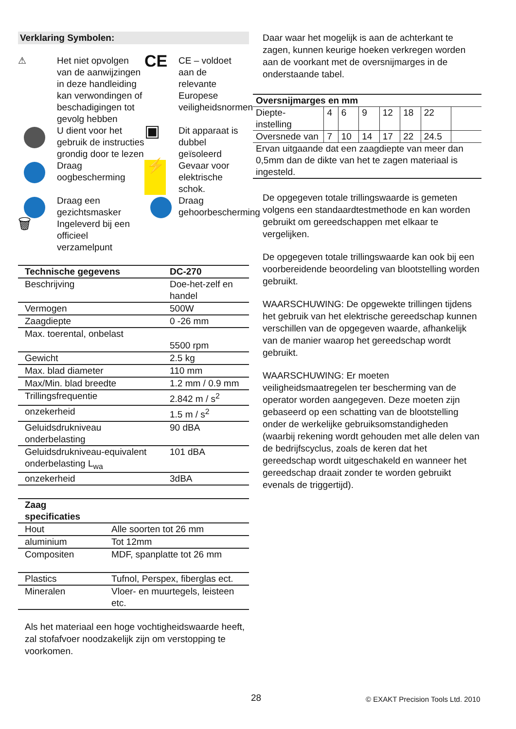Verklaring Symbolen:
⚠
Het niet opvolgen van de aanwijzingen in deze handleiding kan verwondingen of beschadigingen tot gevolg hebben
CE
CE – voldoet aan de relevante Europese veiligheidsnormen
U dient voor het gebruik de instructies grondig door te lezen
▣
Dit apparaat is dubbel geïsoleerd
Draag oogbescherming
⚡
Gevaar voor elektrische schok.
Draag een gezichtsmasker
Draag gehoorbescherming
🗑
Ingeleverd bij een officieel verzamelpunt
| Technische gegevens | DC-270 |
| Beschrijving | Doe-het-zelf en handel |
| Vermogen | 500W |
| Zaagdiepte | 0 -26 mm |
| Max. toerental, onbelast | 5500 rpm |
| Gewicht | 2.5 kg |
| Max. blad diameter | 110 mm |
| Max/Min. blad breedte | 1.2 mm / 0.9 mm |
| Trillingsfrequentie | 2.842 m / s<sup>2</sup> |
| onzekerheid | 1.5 m / s<sup>2</sup> |
| Geluidsdrukniveau onderbelasting | 90 dBA |
| Geluidsdrukniveau-equivalent onderbelasting L<sub>wa</sub> | 101 dBA |
| onzekerheid | 3dBA |
| Zaag specificaties | |
| Hout | Alle soorten tot 26 mm |
| aluminium | Tot 12mm |
| Compositen | MDF, spanplatte tot 26 mm |
| Plastics | Tufnol, Perspex, fiberglas ect. |
| Mineralen | Vloer- en muurtegels, leisteen etc. |
Als het materiaal een hoge vochtigheidswaarde heeft, zal stofafvoer noodzakelijk zijn om verstopping te voorkomen.
Daar waar het mogelijk is aan de achterkant te zagen, kunnen keurige hoeken verkregen worden aan de voorkant met de oversnijmarges in de onderstaande tabel.
| Oversnijmarges en mm | | | | | | | |
| Diepte- instelling | 4 | 6 | 9 | 12 | 18 | 22 | |
| Oversnede van | 7 | 10 | 14 | 17 | 22 | 24.5 | |
| Ervan uitgaande dat een zaagdiepte van meer dan 0,5mm dan de dikte van het te zagen materiaal is ingesteld. | | | | | | | |
De opgegeven totale trillingswaarde is gemeten volgens een standaardtestmethode en kan worden gebruikt om gereedschappen met elkaar te vergelijken.
De opgegeven totale trillingswaarde kan ook bij een voorbereidende beoordeling van blootstelling worden gebruikt.
WAARSCHUWING: De opgewekte trillingen tijdens het gebruik van het elektrische gereedschap kunnen verschillen van de opgegeven waarde, afhankelijk van de manier waarop het gereedschap wordt gebruikt.
WAARSCHUWING: Er moeten veiligheidsmaatregelen ter bescherming van de operator worden aangegeven. Deze moeten zijn gebaseerd op een schatting van de blootstelling onder de werkelijke gebruiksomstandigheden (waarbij rekening wordt gehouden met alle delen van de bedrijfscyclus, zoals de keren dat het gereedschap wordt uitgeschakeld en wanneer het gereedschap draait zonder te worden gebruikt evenals de triggertijd).
28
© EXAKT Precision Tools Ltd. 2010